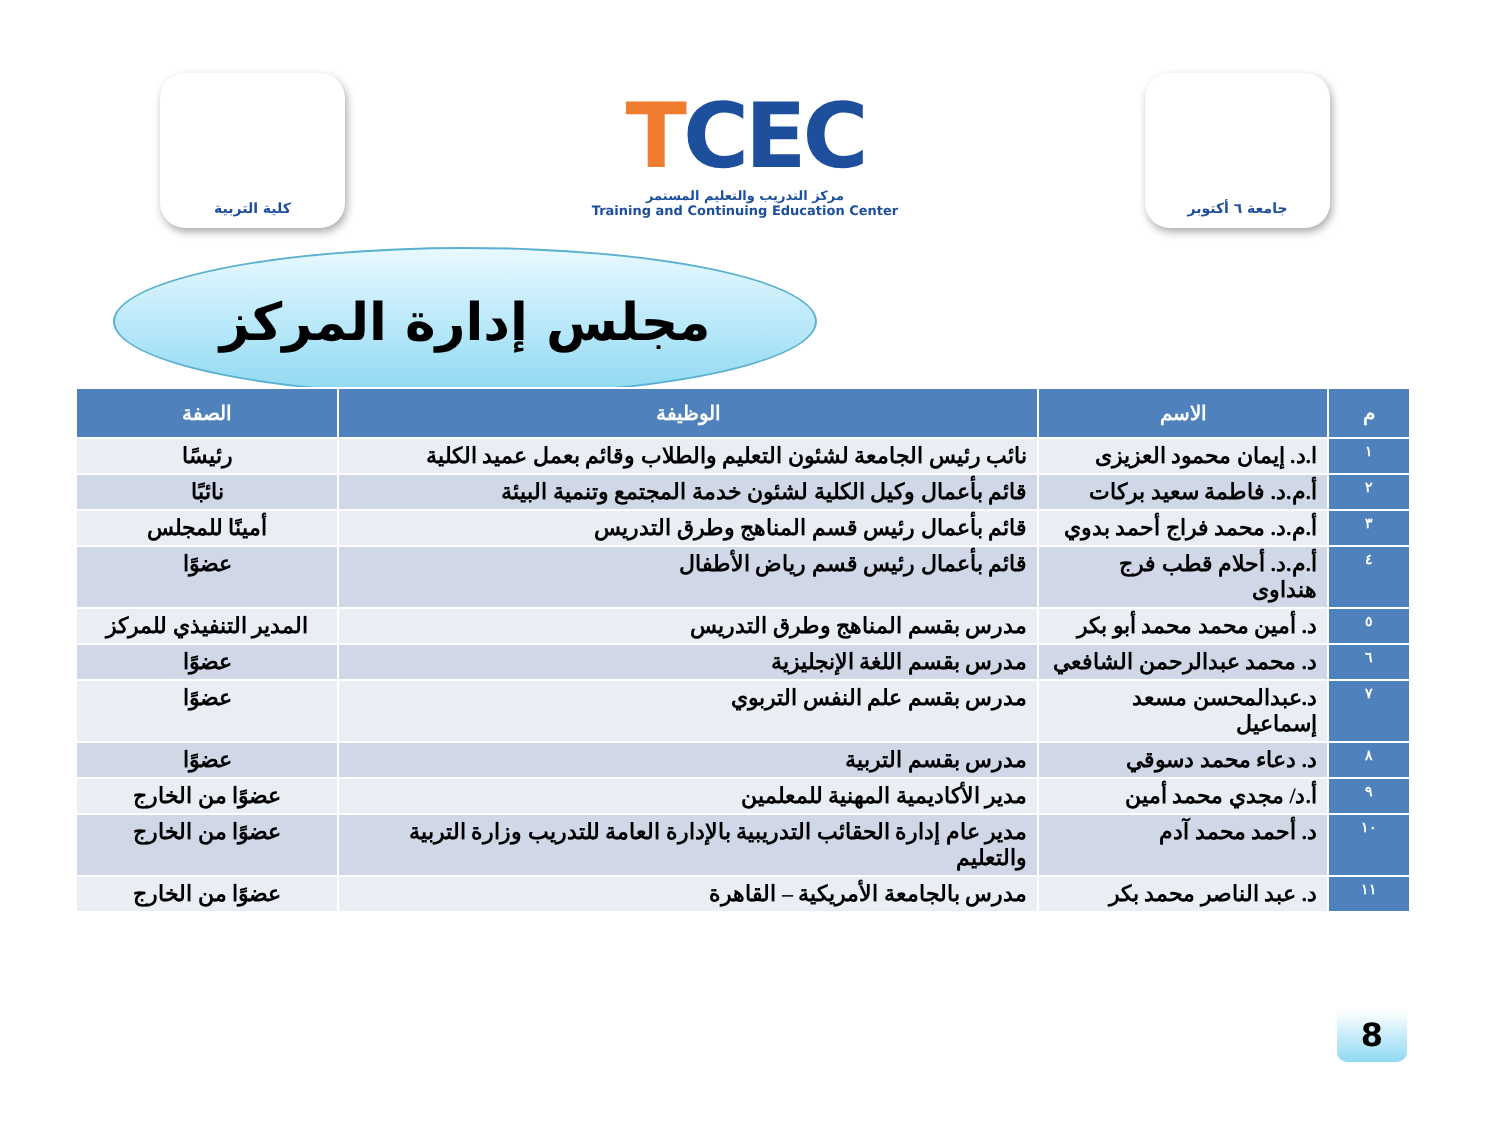كلية التربية
TCEC
مركز التدريب والتعليم المستمر
Training and Continuing Education Center
جامعة ٦ أكتوبر
مجلس إدارة المركز
| م | الاسم | الوظيفة | الصفة |
| --- | --- | --- | --- |
| ١ | ا.د. إيمان محمود العزيزى | نائب رئيس الجامعة لشئون التعليم والطلاب وقائم بعمل عميد الكلية | رئيسًا |
| ٢ | أ.م.د. فاطمة سعيد بركات | قائم بأعمال وكيل الكلية لشئون خدمة المجتمع وتنمية البيئة | نائبًا |
| ٣ | أ.م.د. محمد فراج أحمد بدوي | قائم بأعمال رئيس قسم المناهج وطرق التدريس | أمينًا للمجلس |
| ٤ | أ.م.د. أحلام قطب فرج هنداوى | قائم بأعمال رئيس قسم رياض الأطفال | عضوًا |
| ٥ | د. أمين محمد محمد أبو بكر | مدرس بقسم المناهج وطرق التدريس | المدير التنفيذي للمركز |
| ٦ | د. محمد عبدالرحمن الشافعي | مدرس بقسم اللغة الإنجليزية | عضوًا |
| ٧ | د.عبدالمحسن مسعد إسماعيل | مدرس بقسم علم النفس التربوي | عضوًا |
| ٨ | د. دعاء محمد دسوقي | مدرس بقسم التربية | عضوًا |
| ٩ | أ.د/ مجدي محمد أمين | مدير الأكاديمية المهنية للمعلمين | عضوًا من الخارج |
| ١٠ | د. أحمد محمد آدم | مدير عام إدارة الحقائب التدريبية بالإدارة العامة للتدريب وزارة التربية والتعليم | عضوًا من الخارج |
| ١١ | د. عبد الناصر محمد بكر | مدرس بالجامعة الأمريكية – القاهرة | عضوًا من الخارج |
8